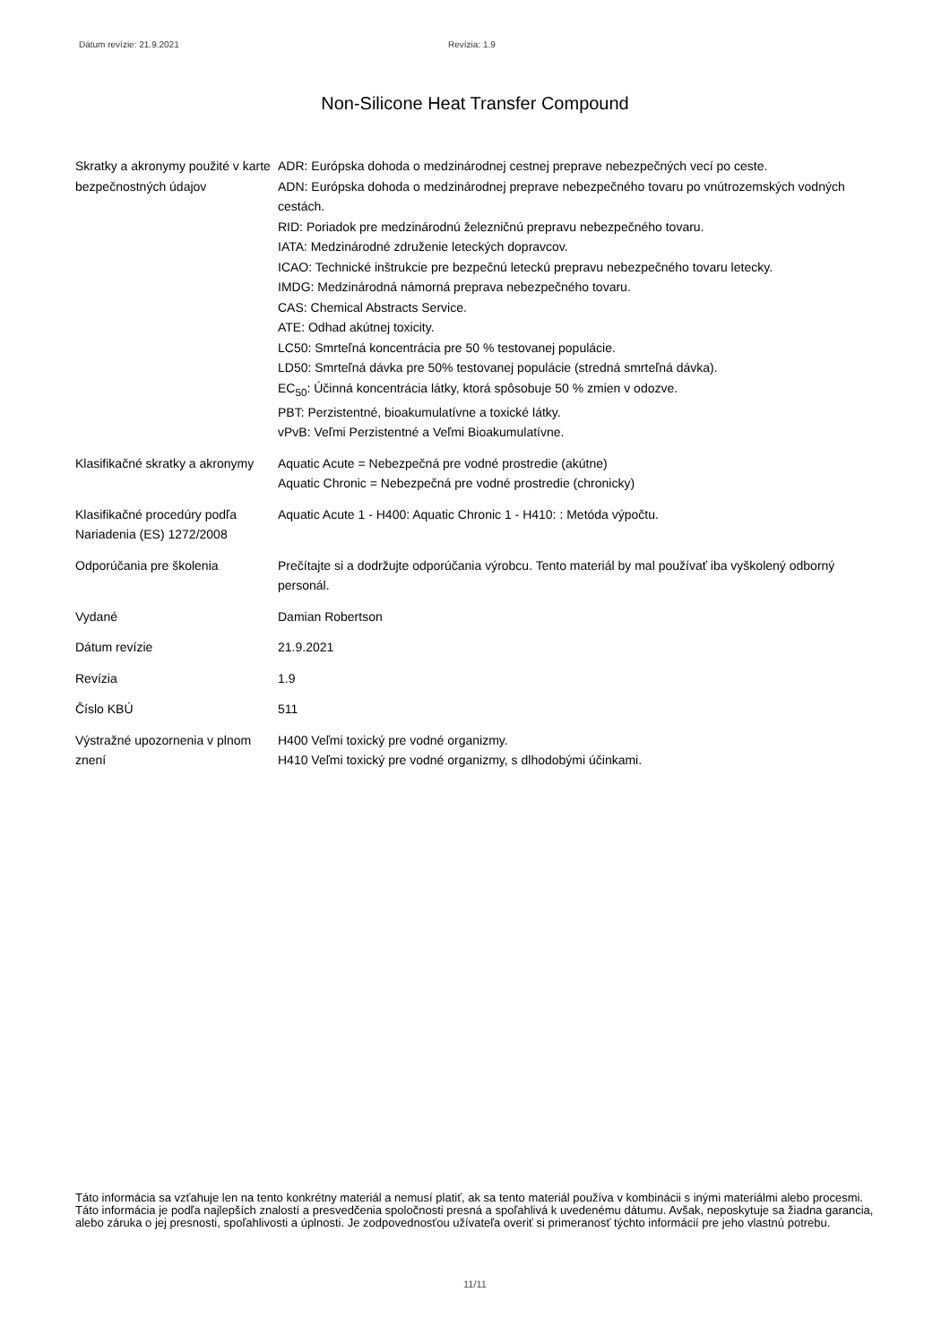Dátum revízie: 21.9.2021 Revízia: 1.9
Non-Silicone Heat Transfer Compound
Skratky a akronymy použité v karte bezpečnostných údajov
ADR: Európska dohoda o medzinárodnej cestnej preprave nebezpečných vecí po ceste.
ADN: Európska dohoda o medzinárodnej preprave nebezpečného tovaru po vnútrozemských vodných cestách.
RID: Poriadok pre medzinárodnú železničnú prepravu nebezpečného tovaru.
IATA: Medzinárodné združenie leteckých dopravcov.
ICAO: Technické inštrukcie pre bezpečnú leteckú prepravu nebezpečného tovaru letecky.
IMDG: Medzinárodná námorná preprava nebezpečného tovaru.
CAS: Chemical Abstracts Service.
ATE: Odhad akútnej toxicity.
LC50: Smrteľná koncentrácia pre 50 % testovanej populácie.
LD50: Smrteľná dávka pre 50% testovanej populácie (stredná smrteľná dávka).
EC<sub>50</sub>: Účinná koncentrácia látky, ktorá spôsobuje 50 % zmien v odozve.
PBT: Perzistentné, bioakumulatívne a toxické látky.
vPvB: Veľmi Perzistentné a Veľmi Bioakumulatívne.
Klasifikačné skratky a akronymy
Aquatic Acute = Nebezpečná pre vodné prostredie (akútne)
Aquatic Chronic = Nebezpečná pre vodné prostredie (chronicky)
Klasifikačné procedúry podľa Nariadenia (ES) 1272/2008
Aquatic Acute 1 - H400: Aquatic Chronic 1 - H410: : Metóda výpočtu.
Odporúčania pre školenia Prečítajte si a dodržujte odporúčania výrobcu. Tento materiál by mal používať iba vyškolený odborný personál.
Vydané Damian Robertson
Dátum revízie 21.9.2021
Revízia 1.9
Číslo KBÚ 511
Výstražné upozornenia v plnom znení
H400 Veľmi toxický pre vodné organizmy.
H410 Veľmi toxický pre vodné organizmy, s dlhodobými účinkami.
Táto informácia sa vzťahuje len na tento konkrétny materiál a nemusí platiť, ak sa tento materiál používa v kombinácii s inými materiálmi alebo procesmi. Táto informácia je podľa najlepších znalostí a presvedčenia spoločnosti presná a spoľahlivá k uvedenému dátumu. Avšak, neposkytuje sa žiadna garancia, alebo záruka o jej presnosti, spoľahlivosti a úplnosti. Je zodpovednosťou užívateľa overiť si primeranosť týchto informácií pre jeho vlastnú potrebu.
11/11